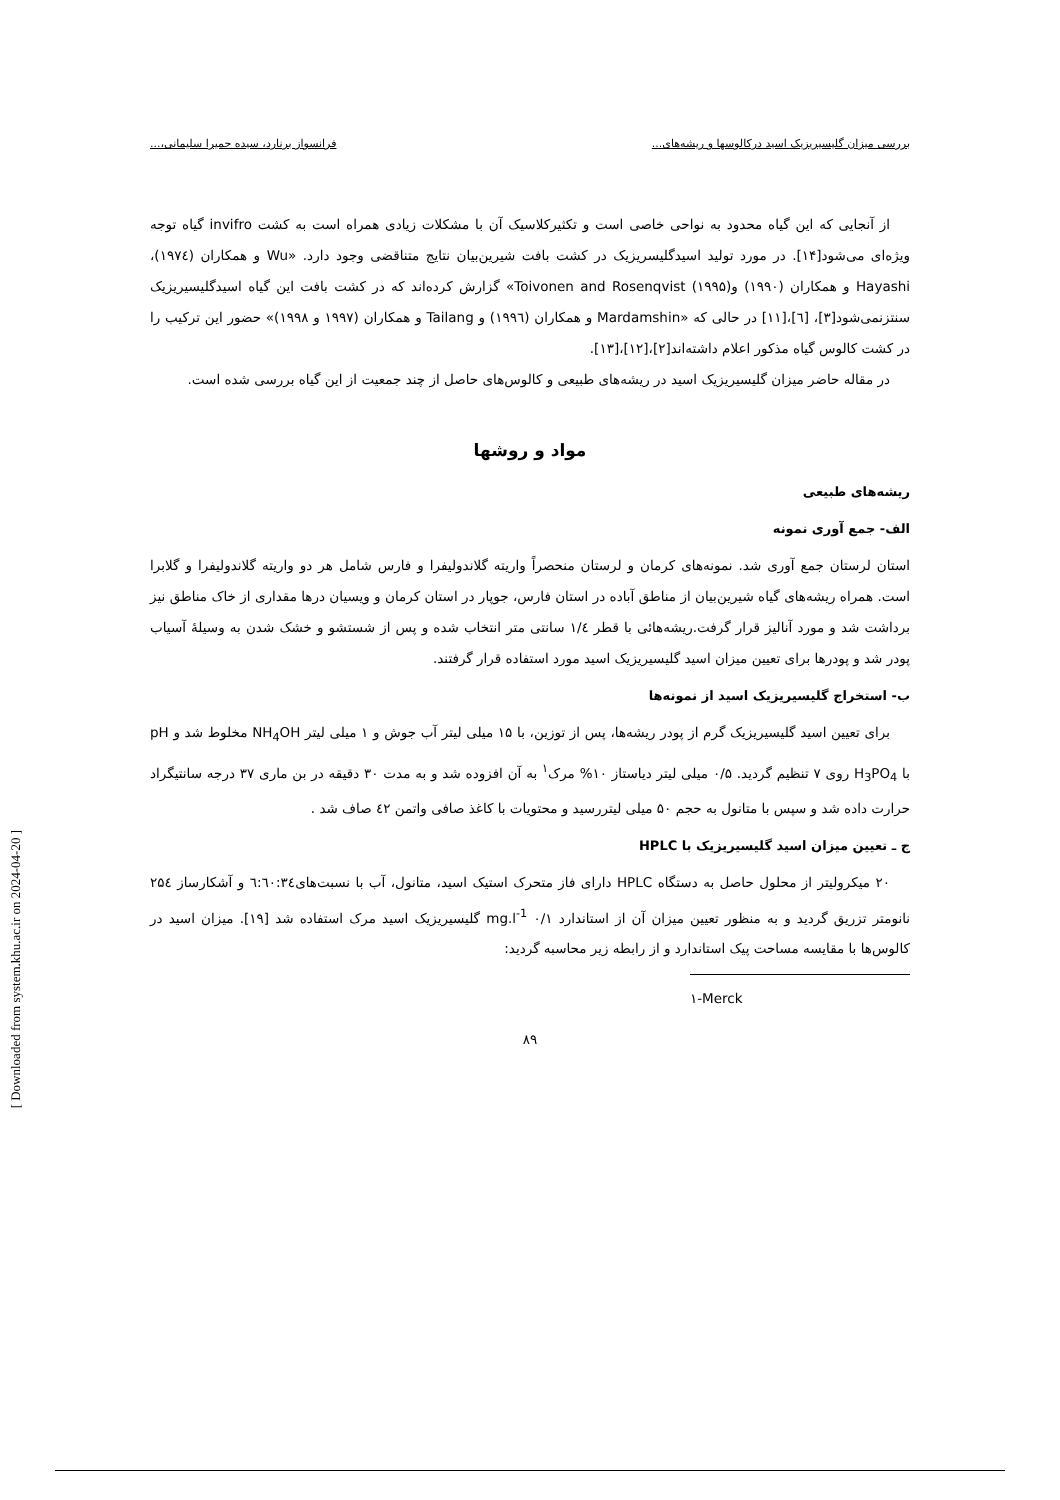بررسی میزان گلیسیریزیک اسید درکالوسها و ریشه‌های... فرانسواز برنارد، سیده حمیرا سلیمانی،...
از آنجایی که این گیاه محدود به نواحی خاصی است و تکثیرکلاسیک آن با مشکلات زیادی همراه است به کشت invifro گیاه توجه ویژه‌ای می‌شود[۱۴]. در مورد تولید اسیدگلیسریزیک در کشت بافت شیرین‌بیان نتایج متناقضی وجود دارد. «Wu و همکاران (۱۹۷٤)، Hayashi و همکاران (۱۹۹۰) وToivonen and Rosenqvist (۱۹۹۵)» گزارش کرده‌اند که در کشت بافت این گیاه اسیدگلیسیریزیک سنتزنمی‌شود[۳]، [٦]،[۱۱] در حالی که «Mardamshin و همکاران (۱۹۹٦) و Tailang و همکاران (۱۹۹۷ و ۱۹۹۸)» حضور این ترکیب را در کشت کالوس گیاه مذکور اعلام داشته‌اند[۲]،[۱۲]،[۱۳].
در مقاله حاضر میزان گلیسیریزیک اسید در ریشه‌های طبیعی و کالوس‌های حاصل از چند جمعیت از این گیاه بررسی شده است.
مواد و روشها
ریشه‌های طبیعی
الف- جمع آوری نمونه
استان لرستان جمع آوری شد. نمونه‌های کرمان و لرستان منحصراً واریته گلاندولیفرا و فارس شامل هر دو واریته گلاندولیفرا و گلابرا است. همراه ریشه‌های گیاه شیرین‌بیان از مناطق آباده در استان فارس، جوپار در استان کرمان و ویسیان درها مقداری از خاک مناطق نیز برداشت شد و مورد آنالیز قرار گرفت.ریشه‌هائی با قطر ۱/٤ سانتی متر انتخاب شده و پس از شستشو و خشک شدن به وسیلهٔ آسیاب پودر شد و پودرها برای تعیین میزان اسید گلیسیریزیک اسید مورد استفاده قرار گرفتند.
ب- استخراج گلیسیریزیک اسید از نمونه‌ها
برای تعیین اسید گلیسیریزیک گرم از پودر ریشه‌ها، پس از توزین، با ۱۵ میلی لیتر آب جوش و ۱ میلی لیتر NH<sub>4</sub>OH مخلوط شد و pH با H<sub>3</sub>PO<sub>4</sub> روی ۷ تنظیم گردید. ۰/۵ میلی لیتر دیاستاز ۱۰% مرک<sup>۱</sup> به آن افزوده شد و به مدت ۳۰ دقیقه در بن ماری ۳۷ درجه سانتیگراد حرارت داده شد و سپس با متانول به حجم ۵۰ میلی لیتررسید و محتویات با کاغذ صافی واتمن ٤۲ صاف شد .
ج ـ تعیین میزان اسید گلیسیریزیک با HPLC
۲۰ میکرولیتر از محلول حاصل به دستگاه HPLC دارای فاز متحرک استیک اسید، متانول، آب با نسبت‌های٦:٦۰:٣٤ و آشکارساز ۲۵٤ نانومتر تزریق گردید و به منظور تعیین میزان آن از استاندارد mg.l<sup>-1</sup> ۰/۱ گلیسیریزیک اسید مرک استفاده شد [۱۹]. میزان اسید در کالوس‌ها با مقایسه مساحت پیک استاندارد و از رابطه زیر محاسبه گردید:
۱-Merck
۸۹
[ Downloaded from system.khu.ac.ir on 2024-04-20 ]